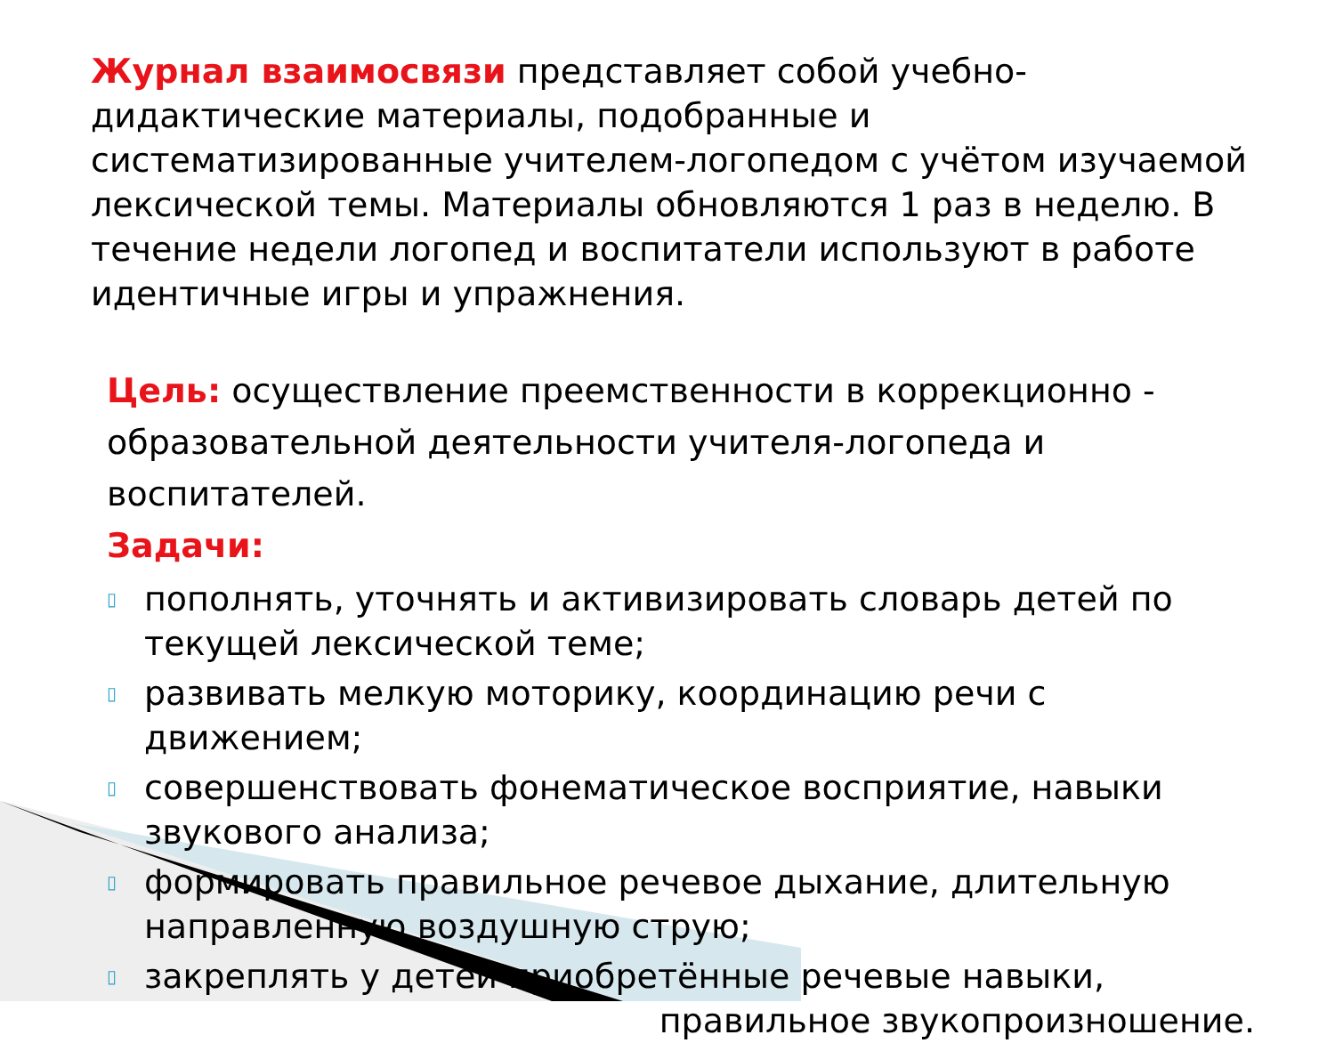Журнал взаимосвязи представляет собой учебно-дидактические материалы, подобранные и систематизированные учителем-логопедом с учётом изучаемой лексической темы. Материалы обновляются 1 раз в неделю. В течение недели логопед и воспитатели используют в работе идентичные игры и упражнения.
Цель: осуществление преемственности в коррекционно - образовательной деятельности учителя-логопеда и воспитателей.
Задачи:
▯ пополнять, уточнять и активизировать словарь детей по текущей лексической теме;
▯ развивать мелкую моторику, координацию речи с движением;
▯ совершенствовать фонематическое восприятие, навыки звукового анализа;
▯ формировать правильное речевое дыхание, длительную направленную воздушную струю;
▯ закреплять у детей приобретённые речевые навыки,
правильное звукопроизношение.